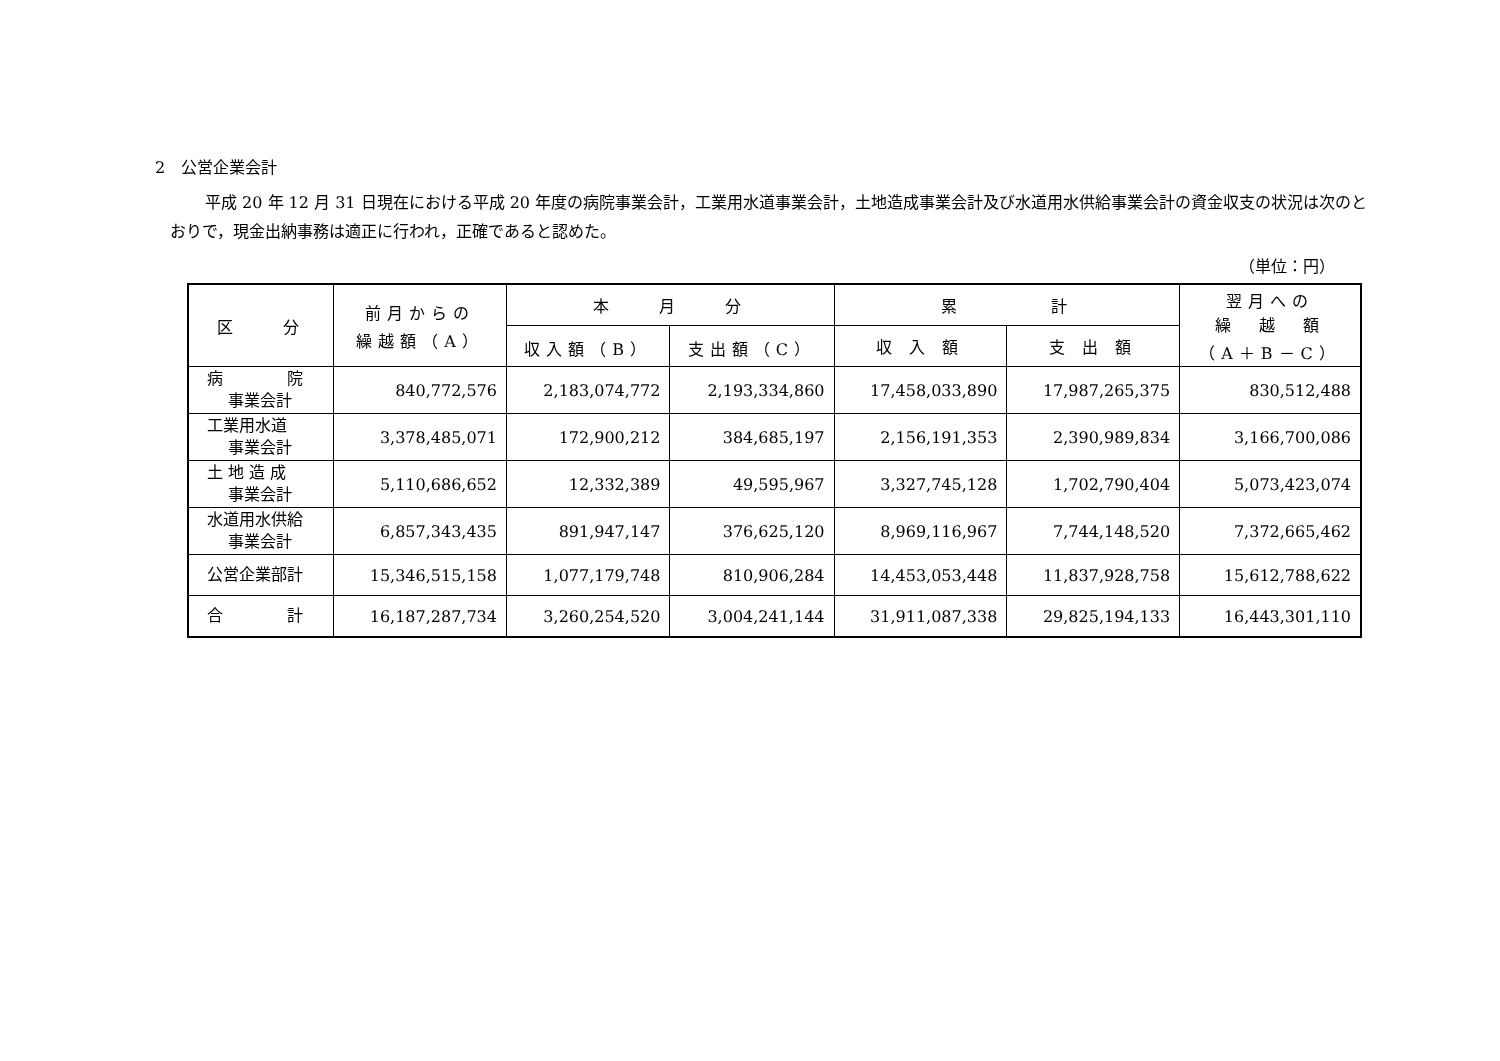2　公営企業会計
平成 20 年 12 月 31 日現在における平成 20 年度の病院事業会計，工業用水道事業会計，土地造成事業会計及び水道用水供給事業会計の資金収支の状況は次のとおりで，現金出納事務は適正に行われ，正確であると認めた。
（単位：円）
| 区 分 | 前月からの 繰越額（A） | 本 月 分 | | 累 計 | | 翌月への 繰 越 額 （A＋B－C） |
| --- | --- | --- | --- | --- | --- | --- |
| | | 収入額（B） | 支出額（C） | 収 入 額 | 支 出 額 | |
| 病 院 事業会計 | 840,772,576 | 2,183,074,772 | 2,193,334,860 | 17,458,033,890 | 17,987,265,375 | 830,512,488 |
| 工業用水道 事業会計 | 3,378,485,071 | 172,900,212 | 384,685,197 | 2,156,191,353 | 2,390,989,834 | 3,166,700,086 |
| 土 地 造 成 事業会計 | 5,110,686,652 | 12,332,389 | 49,595,967 | 3,327,745,128 | 1,702,790,404 | 5,073,423,074 |
| 水道用水供給 事業会計 | 6,857,343,435 | 891,947,147 | 376,625,120 | 8,969,116,967 | 7,744,148,520 | 7,372,665,462 |
| 公営企業部計 | 15,346,515,158 | 1,077,179,748 | 810,906,284 | 14,453,053,448 | 11,837,928,758 | 15,612,788,622 |
| 合 計 | 16,187,287,734 | 3,260,254,520 | 3,004,241,144 | 31,911,087,338 | 29,825,194,133 | 16,443,301,110 |